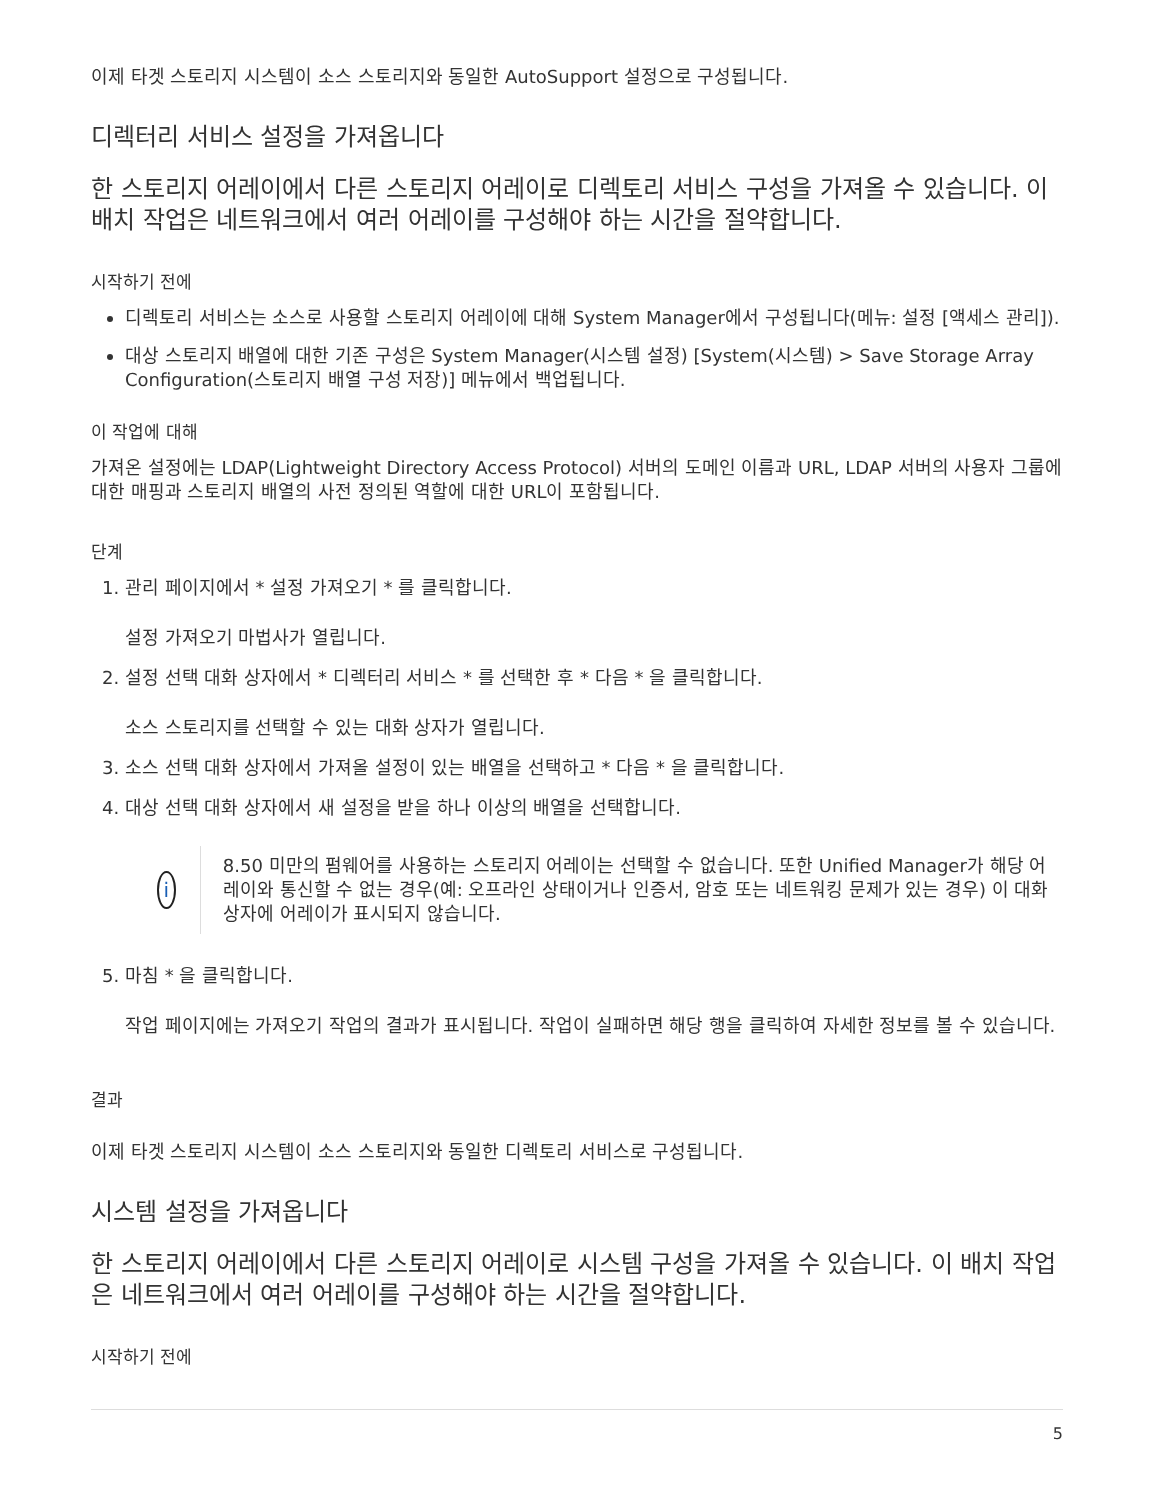이제 타겟 스토리지 시스템이 소스 스토리지와 동일한 AutoSupport 설정으로 구성됩니다.
디렉터리 서비스 설정을 가져옵니다
한 스토리지 어레이에서 다른 스토리지 어레이로 디렉토리 서비스 구성을 가져올 수 있습니다. 이 배치 작업은 네트워크에서 여러 어레이를 구성해야 하는 시간을 절약합니다.
시작하기 전에
디렉토리 서비스는 소스로 사용할 스토리지 어레이에 대해 System Manager에서 구성됩니다(메뉴: 설정 [액세스 관리]).
대상 스토리지 배열에 대한 기존 구성은 System Manager(시스템 설정) [System(시스템) > Save Storage Array Configuration(스토리지 배열 구성 저장)] 메뉴에서 백업됩니다.
이 작업에 대해
가져온 설정에는 LDAP(Lightweight Directory Access Protocol) 서버의 도메인 이름과 URL, LDAP 서버의 사용자 그룹에 대한 매핑과 스토리지 배열의 사전 정의된 역할에 대한 URL이 포함됩니다.
단계
1. 관리 페이지에서 * 설정 가져오기 * 를 클릭합니다.
설정 가져오기 마법사가 열립니다.
2. 설정 선택 대화 상자에서 * 디렉터리 서비스 * 를 선택한 후 * 다음 * 을 클릭합니다.
소스 스토리지를 선택할 수 있는 대화 상자가 열립니다.
3. 소스 선택 대화 상자에서 가져올 설정이 있는 배열을 선택하고 * 다음 * 을 클릭합니다.
4. 대상 선택 대화 상자에서 새 설정을 받을 하나 이상의 배열을 선택합니다.
i
8.50 미만의 펌웨어를 사용하는 스토리지 어레이는 선택할 수 없습니다. 또한 Unified Manager가 해당 어레이와 통신할 수 없는 경우(예: 오프라인 상태이거나 인증서, 암호 또는 네트워킹 문제가 있는 경우) 이 대화 상자에 어레이가 표시되지 않습니다.
5. 마침 * 을 클릭합니다.
작업 페이지에는 가져오기 작업의 결과가 표시됩니다. 작업이 실패하면 해당 행을 클릭하여 자세한 정보를 볼 수 있습니다.
결과
이제 타겟 스토리지 시스템이 소스 스토리지와 동일한 디렉토리 서비스로 구성됩니다.
시스템 설정을 가져옵니다
한 스토리지 어레이에서 다른 스토리지 어레이로 시스템 구성을 가져올 수 있습니다. 이 배치 작업은 네트워크에서 여러 어레이를 구성해야 하는 시간을 절약합니다.
시작하기 전에
5